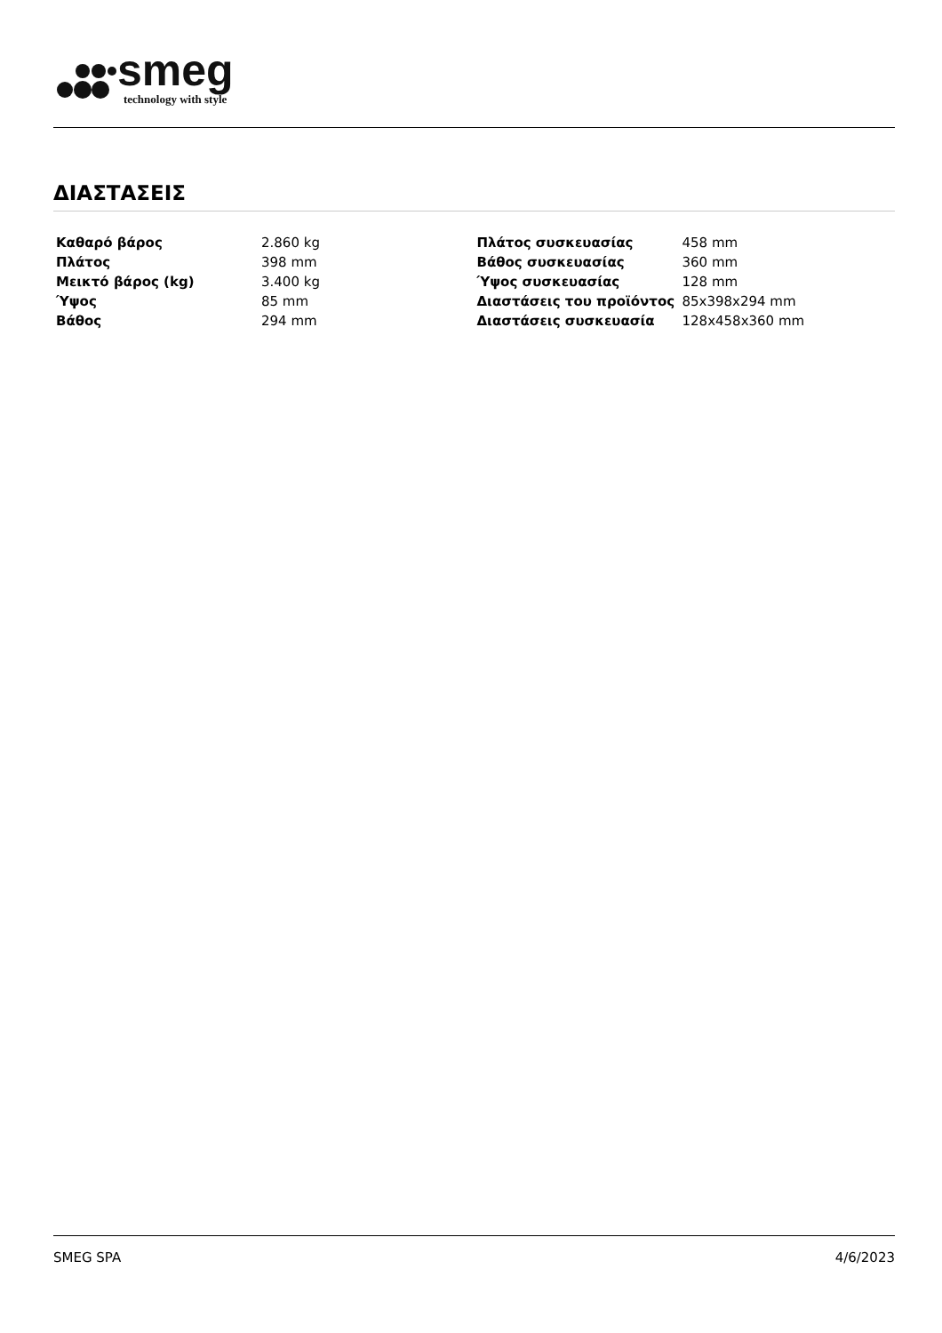smeg
technology with style
ΔΙΑΣΤΑΣΕΙΣ
| Καθαρό βάρος | 2.860 kg |
| Πλάτος | 398 mm |
| Μεικτό βάρος (kg) | 3.400 kg |
| Ύψος | 85 mm |
| Βάθος | 294 mm |
| Πλάτος συσκευασίας | 458 mm |
| Βάθος συσκευασίας | 360 mm |
| Ύψος συσκευασίας | 128 mm |
| Διαστάσεις του προϊόντος | 85x398x294 mm |
| Διαστάσεις συσκευασία | 128x458x360 mm |
SMEG SPA 4/6/2023